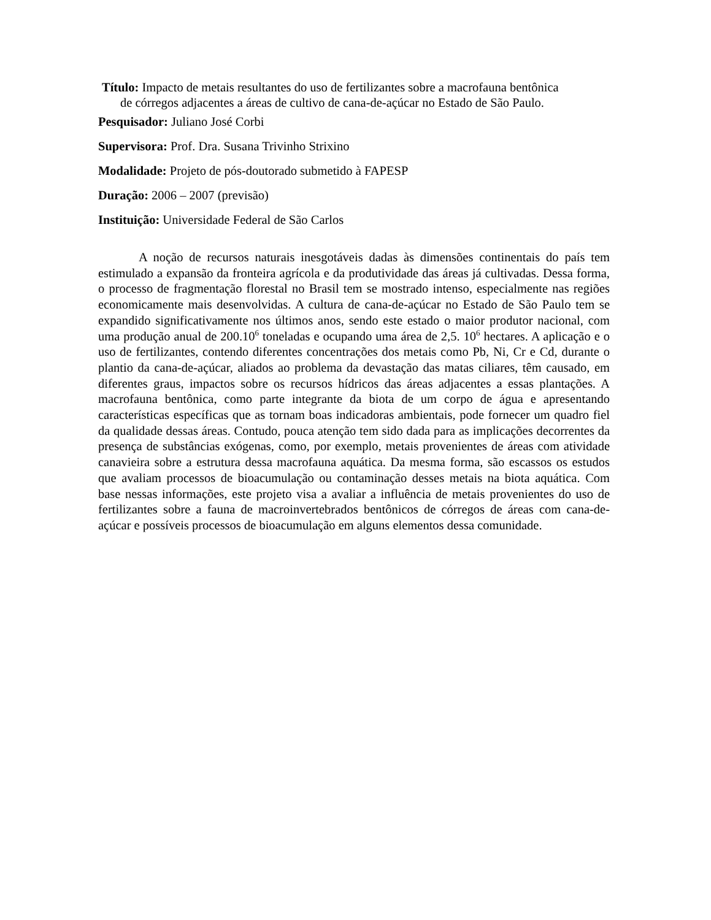Título: Impacto de metais resultantes do uso de fertilizantes sobre a macrofauna bentônica
de córregos adjacentes a áreas de cultivo de cana-de-açúcar no Estado de São Paulo.
Pesquisador: Juliano José Corbi
Supervisora: Prof. Dra. Susana Trivinho Strixino
Modalidade: Projeto de pós-doutorado submetido à FAPESP
Duração: 2006 – 2007 (previsão)
Instituição: Universidade Federal de São Carlos
A noção de recursos naturais inesgotáveis dadas às dimensões continentais do país tem estimulado a expansão da fronteira agrícola e da produtividade das áreas já cultivadas. Dessa forma, o processo de fragmentação florestal no Brasil tem se mostrado intenso, especialmente nas regiões economicamente mais desenvolvidas. A cultura de cana-de-açúcar no Estado de São Paulo tem se expandido significativamente nos últimos anos, sendo este estado o maior produtor nacional, com uma produção anual de 200.10<sup>6</sup> toneladas e ocupando uma área de 2,5. 10<sup>6</sup> hectares. A aplicação e o uso de fertilizantes, contendo diferentes concentrações dos metais como Pb, Ni, Cr e Cd, durante o plantio da cana-de-açúcar, aliados ao problema da devastação das matas ciliares, têm causado, em diferentes graus, impactos sobre os recursos hídricos das áreas adjacentes a essas plantações. A macrofauna bentônica, como parte integrante da biota de um corpo de água e apresentando características específicas que as tornam boas indicadoras ambientais, pode fornecer um quadro fiel da qualidade dessas áreas. Contudo, pouca atenção tem sido dada para as implicações decorrentes da presença de substâncias exógenas, como, por exemplo, metais provenientes de áreas com atividade canavieira sobre a estrutura dessa macrofauna aquática. Da mesma forma, são escassos os estudos que avaliam processos de bioacumulação ou contaminação desses metais na biota aquática. Com base nessas informações, este projeto visa a avaliar a influência de metais provenientes do uso de fertilizantes sobre a fauna de macroinvertebrados bentônicos de córregos de áreas com cana-de-açúcar e possíveis processos de bioacumulação em alguns elementos dessa comunidade.